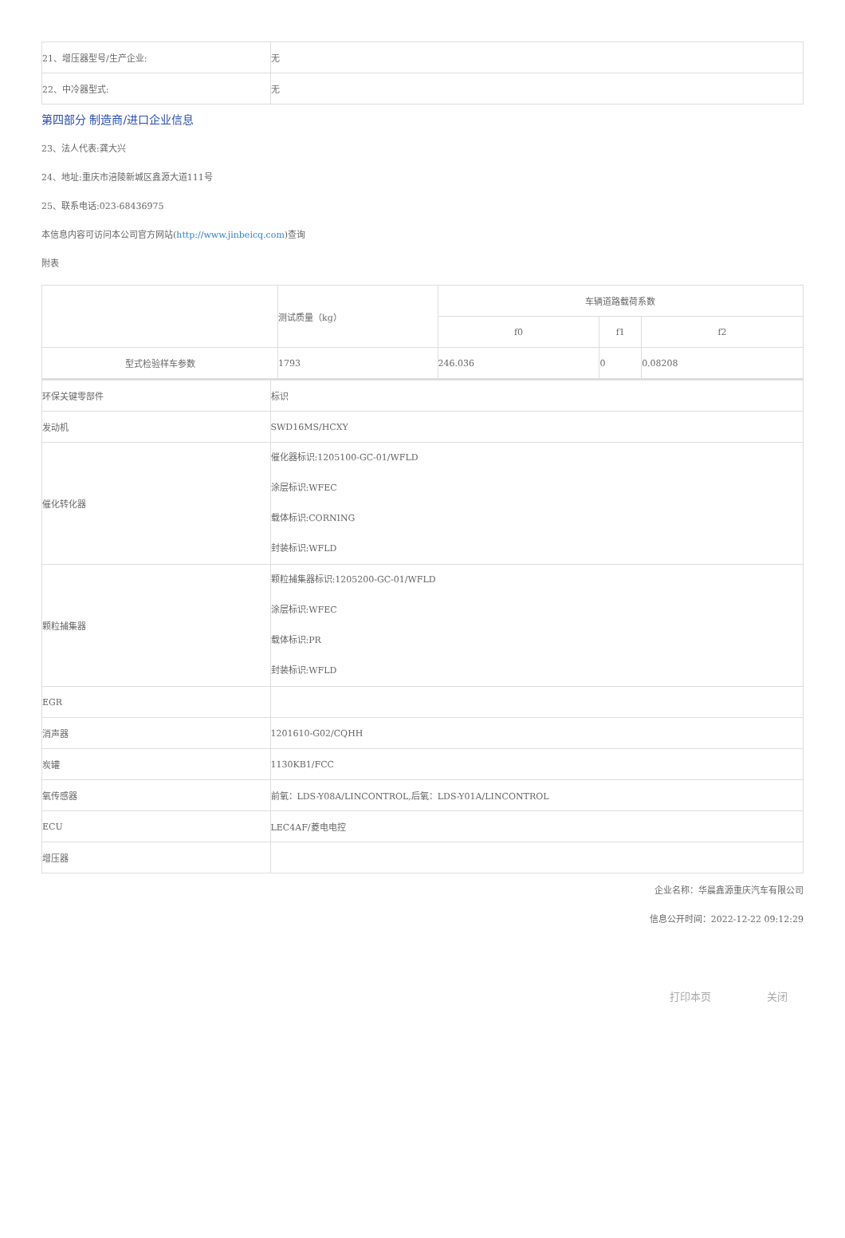| 21、增压器型号/生产企业: | 无 |
| 22、中冷器型式: | 无 |
第四部分 制造商/进口企业信息
23、法人代表:龚大兴
24、地址:重庆市涪陵新城区鑫源大道111号
25、联系电话:023-68436975
本信息内容可访问本公司官方网站(http://www.jinbeicq.com)查询
附表
| | 测试质量（kg） | 车辆道路载荷系数 | | |
| | | f0 | f1 | f2 |
| 型式检验样车参数 | 1793 | 246.036 | 0 | 0.08208 |
| 环保关键零部件 | 标识 |
| 发动机 | SWD16MS/HCXY |
| 催化转化器 | 催化器标识:1205100-GC-01/WFLD 涂层标识:WFEC 载体标识:CORNING 封装标识:WFLD |
| 颗粒捕集器 | 颗粒捕集器标识:1205200-GC-01/WFLD 涂层标识:WFEC 载体标识:PR 封装标识:WFLD |
| EGR | |
| 消声器 | 1201610-G02/CQHH |
| 炭罐 | 1130KB1/FCC |
| 氧传感器 | 前氧：LDS-Y08A/LINCONTROL,后氧：LDS-Y01A/LINCONTROL |
| ECU | LEC4AF/菱电电控 |
| 增压器 | |
企业名称：华晨鑫源重庆汽车有限公司
信息公开时间：2022-12-22 09:12:29
打印本页 关闭